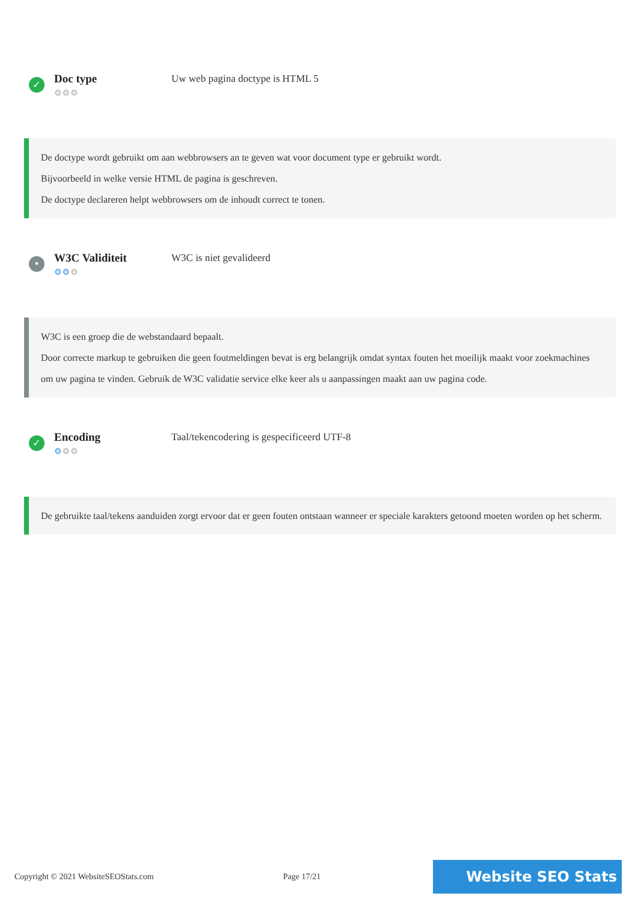✓
Doc type
⚙⚙⚙
Uw web pagina doctype is HTML 5
De doctype wordt gebruikt om aan webbrowsers an te geven wat voor document type er gebruikt wordt.
Bijvoorbeeld in welke versie HTML de pagina is geschreven.
De doctype declareren helpt webbrowsers om de inhoudt correct te tonen.
•
W3C Validiteit
⚙⚙⚙
W3C is niet gevalideerd
W3C is een groep die de webstandaard bepaalt.
Door correcte markup te gebruiken die geen foutmeldingen bevat is erg belangrijk omdat syntax fouten het moeilijk maakt voor zoekmachines om uw pagina te vinden. Gebruik de W3C validatie service elke keer als u aanpassingen maakt aan uw pagina code.
✓
Encoding
⚙⚙⚙
Taal/tekencodering is gespecificeerd UTF-8
De gebruikte taal/tekens aanduiden zorgt ervoor dat er geen fouten ontstaan wanneer er speciale karakters getoond moeten worden op het scherm.
Copyright © 2021 WebsiteSEOStats.com Page 17/21
Website SEO Stats